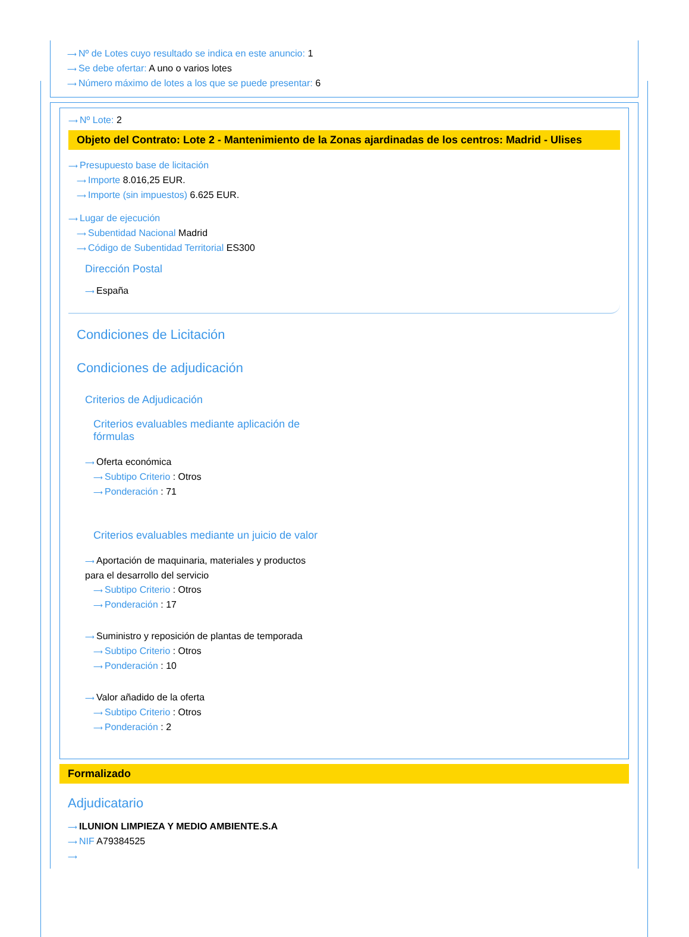⟶ Nº de Lotes cuyo resultado se indica en este anuncio: 1
⟶ Se debe ofertar: A uno o varios lotes
⟶ Número máximo de lotes a los que se puede presentar: 6
⟶ Nº Lote: 2
Objeto del Contrato: Lote 2 - Mantenimiento de la Zonas ajardinadas de los centros: Madrid - Ulises
⟶ Presupuesto base de licitación
⟶ Importe 8.016,25 EUR.
⟶ Importe (sin impuestos) 6.625 EUR.
⟶ Lugar de ejecución
⟶ Subentidad Nacional Madrid
⟶ Código de Subentidad Territorial ES300
Dirección Postal
⟶ España
Condiciones de Licitación
Condiciones de adjudicación
Criterios de Adjudicación
Criterios evaluables mediante aplicación de fórmulas
⟶ Oferta económica
⟶ Subtipo Criterio : Otros
⟶ Ponderación : 71
Criterios evaluables mediante un juicio de valor
⟶ Aportación de maquinaria, materiales y productos para el desarrollo del servicio
⟶ Subtipo Criterio : Otros
⟶ Ponderación : 17
⟶ Suministro y reposición de plantas de temporada
⟶ Subtipo Criterio : Otros
⟶ Ponderación : 10
⟶ Valor añadido de la oferta
⟶ Subtipo Criterio : Otros
⟶ Ponderación : 2
Formalizado
Adjudicatario
⟶ ILUNION LIMPIEZA Y MEDIO AMBIENTE.S.A
⟶ NIF A79384525
⟶